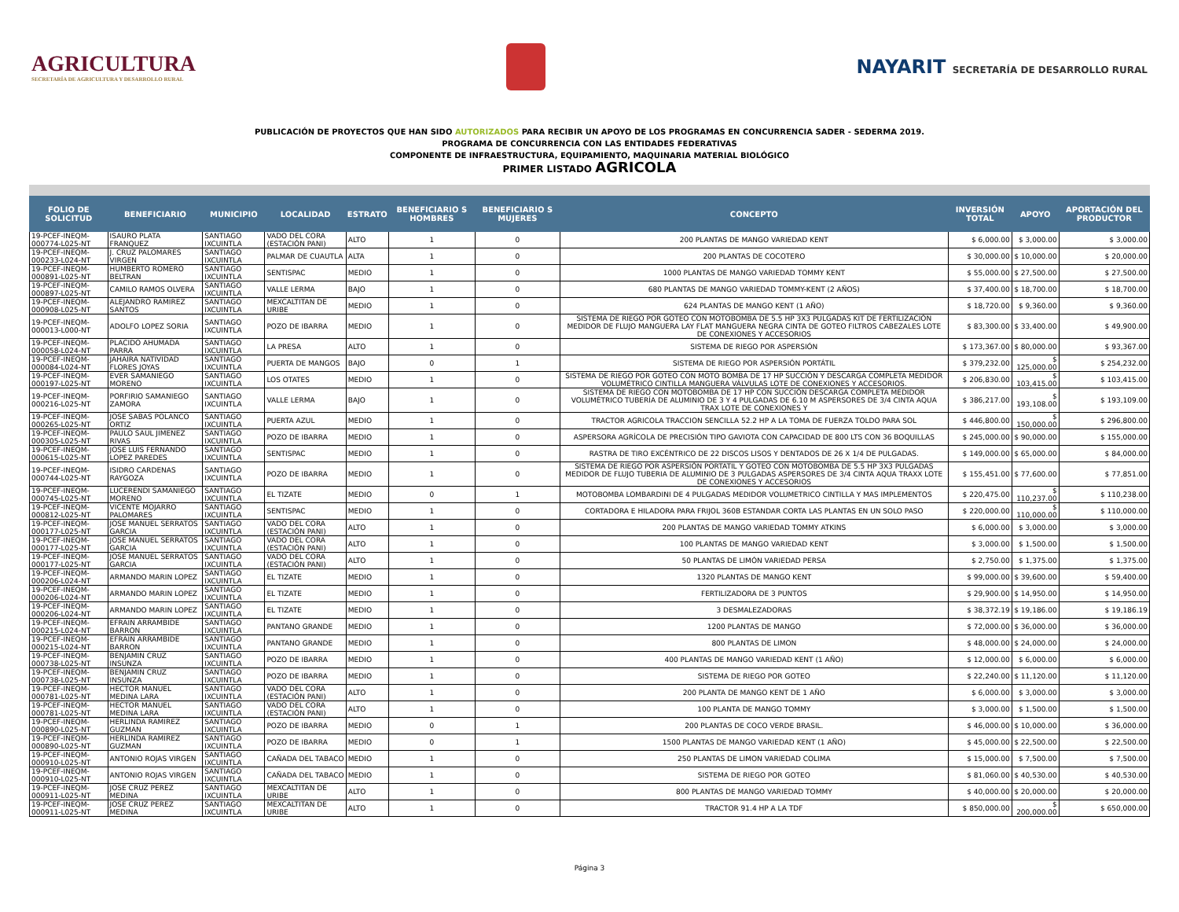AGRICULTURA
SECRETARÍA DE AGRICULTURA Y DESARROLLO RURAL
NAYARIT SECRETARÍA DE DESARROLLO RURAL
PUBLICACIÓN DE PROYECTOS QUE HAN SIDO AUTORIZADOS PARA RECIBIR UN APOYO DE LOS PROGRAMAS EN CONCURRENCIA SADER - SEDERMA 2019.
PROGRAMA DE CONCURRENCIA CON LAS ENTIDADES FEDERATIVAS
COMPONENTE DE INFRAESTRUCTURA, EQUIPAMIENTO, MAQUINARIA MATERIAL BIOLÓGICO
PRIMER LISTADO AGRICOLA
| FOLIO DE SOLICITUD | BENEFICIARIO | MUNICIPIO | LOCALIDAD | ESTRATO | BENEFICIARIO S HOMBRES | BENEFICIARIO S MUJERES | CONCEPTO | INVERSIÓN TOTAL | APOYO | APORTACIÓN DEL PRODUCTOR |
| --- | --- | --- | --- | --- | --- | --- | --- | --- | --- | --- |
| 19-PCEF-INEQM-000774-L025-NT | ISAURO PLATA FRANQUEZ | SANTIAGO IXCUINTLA | VADO DEL CORA (ESTACIÓN PANI) | ALTO | 1 | 0 | 200 PLANTAS DE MANGO VARIEDAD KENT | $ 6,000.00 | $ 3,000.00 | $ 3,000.00 |
| 19-PCEF-INEQM-000233-L024-NT | J. CRUZ PALOMARES VIRGEN | SANTIAGO IXCUINTLA | PALMAR DE CUAUTLA | ALTA | 1 | 0 | 200 PLANTAS DE COCOTERO | $ 30,000.00 | $ 10,000.00 | $ 20,000.00 |
| 19-PCEF-INEQM-000891-L025-NT | HUMBERTO ROMERO BELTRAN | SANTIAGO IXCUINTLA | SENTISPAC | MEDIO | 1 | 0 | 1000 PLANTAS DE MANGO VARIEDAD TOMMY KENT | $ 55,000.00 | $ 27,500.00 | $ 27,500.00 |
| 19-PCEF-INEQM-000897-L025-NT | CAMILO RAMOS OLVERA | SANTIAGO IXCUINTLA | VALLE LERMA | BAJO | 1 | 0 | 680 PLANTAS DE MANGO VARIEDAD TOMMY-KENT (2 AÑOS) | $ 37,400.00 | $ 18,700.00 | $ 18,700.00 |
| 19-PCEF-INEQM-000908-L025-NT | ALEJANDRO RAMIREZ SANTOS | SANTIAGO IXCUINTLA | MEXCALTITAN DE URIBE | MEDIO | 1 | 0 | 624 PLANTAS DE MANGO KENT (1 AÑO) | $ 18,720.00 | $ 9,360.00 | $ 9,360.00 |
| 19-PCEF-INEQM-000013-L000-NT | ADOLFO LOPEZ SORIA | SANTIAGO IXCUINTLA | POZO DE IBARRA | MEDIO | 1 | 0 | SISTEMA DE RIEGO POR GOTEO CON MOTOBOMBA DE 5.5 HP 3X3 PULGADAS KIT DE FERTILIZACIÓN MEDIDOR DE FLUJO MANGUERA LAY FLAT MANGUERA NEGRA CINTA DE GOTEO FILTROS CABEZALES LOTE DE CONEXIONES Y ACCESORIOS | $ 83,300.00 | $ 33,400.00 | $ 49,900.00 |
| 19-PCEF-INEQM-000058-L024-NT | PLACIDO AHUMADA PARRA | SANTIAGO IXCUINTLA | LA PRESA | ALTO | 1 | 0 | SISTEMA DE RIEGO POR ASPERSIÓN | $ 173,367.00 | $ 80,000.00 | $ 93,367.00 |
| 19-PCEF-INEQM-000084-L024-NT | JAHAIRA NATIVIDAD FLORES JOYAS | SANTIAGO IXCUINTLA | PUERTA DE MANGOS | BAJO | 0 | 1 | SISTEMA DE RIEGO POR ASPERSIÓN PORTÁTIL | $ 379,232.00 | $ 125,000.00 | $ 254,232.00 |
| 19-PCEF-INEQM-000197-L025-NT | EVER SAMANIEGO MORENO | SANTIAGO IXCUINTLA | LOS OTATES | MEDIO | 1 | 0 | SISTEMA DE RIEGO POR GOTEO CON MOTO BOMBA DE 17 HP SUCCIÓN Y DESCARGA COMPLETA MEDIDOR VOLUMÉTRICO CINTILLA MANGUERA VÁLVULAS LOTE DE CONEXIONES Y ACCESORIOS. | $ 206,830.00 | $ 103,415.00 | $ 103,415.00 |
| 19-PCEF-INEQM-000216-L025-NT | PORFIRIO SAMANIEGO ZAMORA | SANTIAGO IXCUINTLA | VALLE LERMA | BAJO | 1 | 0 | SISTEMA DE RIEGO CON MOTOBOMBA DE 17 HP CON SUCCIÓN DESCARGA COMPLETA MEDIDOR VOLUMÉTRICO TUBERÍA DE ALUMINIO DE 3 Y 4 PULGADAS DE 6.10 M ASPERSORES DE 3/4 CINTA AQUA TRAX LOTE DE CONEXIONES Y | $ 386,217.00 | $ 193,108.00 | $ 193,109.00 |
| 19-PCEF-INEQM-000265-L025-NT | JOSE SABAS POLANCO ORTIZ | SANTIAGO IXCUINTLA | PUERTA AZUL | MEDIO | 1 | 0 | TRACTOR AGRICOLA TRACCION SENCILLA 52.2 HP A LA TOMA DE FUERZA TOLDO PARA SOL | $ 446,800.00 | $ 150,000.00 | $ 296,800.00 |
| 19-PCEF-INEQM-000305-L025-NT | PAULO SAUL JIMENEZ RIVAS | SANTIAGO IXCUINTLA | POZO DE IBARRA | MEDIO | 1 | 0 | ASPERSORA AGRÍCOLA DE PRECISIÓN TIPO GAVIOTA CON CAPACIDAD DE 800 LTS CON 36 BOQUILLAS | $ 245,000.00 | $ 90,000.00 | $ 155,000.00 |
| 19-PCEF-INEQM-000615-L025-NT | JOSE LUIS FERNANDO LOPEZ PAREDES | SANTIAGO IXCUINTLA | SENTISPAC | MEDIO | 1 | 0 | RASTRA DE TIRO EXCÉNTRICO DE 22 DISCOS LISOS Y DENTADOS DE 26 X 1/4 DE PULGADAS. | $ 149,000.00 | $ 65,000.00 | $ 84,000.00 |
| 19-PCEF-INEQM-000744-L025-NT | ISIDRO CARDENAS RAYGOZA | SANTIAGO IXCUINTLA | POZO DE IBARRA | MEDIO | 1 | 0 | SISTEMA DE RIEGO POR ASPERSIÓN PORTATIL Y GOTEO CON MOTOBOMBA DE 5.5 HP 3X3 PULGADAS MEDIDOR DE FLUJO TUBERIA DE ALUMINIO DE 3 PULGADAS ASPERSORES DE 3/4 CINTA AQUA TRAXX LOTE DE CONEXIONES Y ACCESORIOS | $ 155,451.00 | $ 77,600.00 | $ 77,851.00 |
| 19-PCEF-INEQM-000745-L025-NT | LUCERENDI SAMANIEGO MORENO | SANTIAGO IXCUINTLA | EL TIZATE | MEDIO | 0 | 1 | MOTOBOMBA LOMBARDINI DE 4 PULGADAS MEDIDOR VOLUMETRICO CINTILLA Y MAS IMPLEMENTOS | $ 220,475.00 | $ 110,237.00 | $ 110,238.00 |
| 19-PCEF-INEQM-000812-L025-NT | VICENTE MOJARRO PALOMARES | SANTIAGO IXCUINTLA | SENTISPAC | MEDIO | 1 | 0 | CORTADORA E HILADORA PARA FRIJOL 360B ESTANDAR CORTA LAS PLANTAS EN UN SOLO PASO | $ 220,000.00 | $ 110,000.00 | $ 110,000.00 |
| 19-PCEF-INEQM-000177-L025-NT | JOSE MANUEL SERRATOS GARCIA | SANTIAGO IXCUINTLA | VADO DEL CORA (ESTACIÓN PANI) | ALTO | 1 | 0 | 200 PLANTAS DE MANGO VARIEDAD TOMMY ATKINS | $ 6,000.00 | $ 3,000.00 | $ 3,000.00 |
| 19-PCEF-INEQM-000177-L025-NT | JOSE MANUEL SERRATOS GARCIA | SANTIAGO IXCUINTLA | VADO DEL CORA (ESTACIÓN PANI) | ALTO | 1 | 0 | 100 PLANTAS DE MANGO VARIEDAD KENT | $ 3,000.00 | $ 1,500.00 | $ 1,500.00 |
| 19-PCEF-INEQM-000177-L025-NT | JOSE MANUEL SERRATOS GARCIA | SANTIAGO IXCUINTLA | VADO DEL CORA (ESTACIÓN PANI) | ALTO | 1 | 0 | 50 PLANTAS DE LIMÓN VARIEDAD PERSA | $ 2,750.00 | $ 1,375.00 | $ 1,375.00 |
| 19-PCEF-INEQM-000206-L024-NT | ARMANDO MARIN LOPEZ | SANTIAGO IXCUINTLA | EL TIZATE | MEDIO | 1 | 0 | 1320 PLANTAS DE MANGO KENT | $ 99,000.00 | $ 39,600.00 | $ 59,400.00 |
| 19-PCEF-INEQM-000206-L024-NT | ARMANDO MARIN LOPEZ | SANTIAGO IXCUINTLA | EL TIZATE | MEDIO | 1 | 0 | FERTILIZADORA DE 3 PUNTOS | $ 29,900.00 | $ 14,950.00 | $ 14,950.00 |
| 19-PCEF-INEQM-000206-L024-NT | ARMANDO MARIN LOPEZ | SANTIAGO IXCUINTLA | EL TIZATE | MEDIO | 1 | 0 | 3 DESMALEZADORAS | $ 38,372.19 | $ 19,186.00 | $ 19,186.19 |
| 19-PCEF-INEQM-000215-L024-NT | EFRAIN ARRAMBIDE BARRON | SANTIAGO IXCUINTLA | PANTANO GRANDE | MEDIO | 1 | 0 | 1200 PLANTAS DE MANGO | $ 72,000.00 | $ 36,000.00 | $ 36,000.00 |
| 19-PCEF-INEQM-000215-L024-NT | EFRAIN ARRAMBIDE BARRON | SANTIAGO IXCUINTLA | PANTANO GRANDE | MEDIO | 1 | 0 | 800 PLANTAS DE LIMON | $ 48,000.00 | $ 24,000.00 | $ 24,000.00 |
| 19-PCEF-INEQM-000738-L025-NT | BENJAMIN CRUZ INSUNZA | SANTIAGO IXCUINTLA | POZO DE IBARRA | MEDIO | 1 | 0 | 400 PLANTAS DE MANGO VARIEDAD KENT (1 AÑO) | $ 12,000.00 | $ 6,000.00 | $ 6,000.00 |
| 19-PCEF-INEQM-000738-L025-NT | BENJAMIN CRUZ INSUNZA | SANTIAGO IXCUINTLA | POZO DE IBARRA | MEDIO | 1 | 0 | SISTEMA DE RIEGO POR GOTEO | $ 22,240.00 | $ 11,120.00 | $ 11,120.00 |
| 19-PCEF-INEQM-000781-L025-NT | HECTOR MANUEL MEDINA LARA | SANTIAGO IXCUINTLA | VADO DEL CORA (ESTACIÓN PANI) | ALTO | 1 | 0 | 200 PLANTA DE MANGO KENT DE 1 AÑO | $ 6,000.00 | $ 3,000.00 | $ 3,000.00 |
| 19-PCEF-INEQM-000781-L025-NT | HECTOR MANUEL MEDINA LARA | SANTIAGO IXCUINTLA | VADO DEL CORA (ESTACIÓN PANI) | ALTO | 1 | 0 | 100 PLANTA DE MANGO TOMMY | $ 3,000.00 | $ 1,500.00 | $ 1,500.00 |
| 19-PCEF-INEQM-000890-L025-NT | HERLINDA RAMIREZ GUZMAN | SANTIAGO IXCUINTLA | POZO DE IBARRA | MEDIO | 0 | 1 | 200 PLANTAS DE COCO VERDE BRASIL. | $ 46,000.00 | $ 10,000.00 | $ 36,000.00 |
| 19-PCEF-INEQM-000890-L025-NT | HERLINDA RAMIREZ GUZMAN | SANTIAGO IXCUINTLA | POZO DE IBARRA | MEDIO | 0 | 1 | 1500 PLANTAS DE MANGO VARIEDAD KENT (1 AÑO) | $ 45,000.00 | $ 22,500.00 | $ 22,500.00 |
| 19-PCEF-INEQM-000910-L025-NT | ANTONIO ROJAS VIRGEN | SANTIAGO IXCUINTLA | CAÑADA DEL TABACO | MEDIO | 1 | 0 | 250 PLANTAS DE LIMON VARIEDAD COLIMA | $ 15,000.00 | $ 7,500.00 | $ 7,500.00 |
| 19-PCEF-INEQM-000910-L025-NT | ANTONIO ROJAS VIRGEN | SANTIAGO IXCUINTLA | CAÑADA DEL TABACO | MEDIO | 1 | 0 | SISTEMA DE RIEGO POR GOTEO | $ 81,060.00 | $ 40,530.00 | $ 40,530.00 |
| 19-PCEF-INEQM-000911-L025-NT | JOSE CRUZ PEREZ MEDINA | SANTIAGO IXCUINTLA | MEXCALTITAN DE URIBE | ALTO | 1 | 0 | 800 PLANTAS DE MANGO VARIEDAD TOMMY | $ 40,000.00 | $ 20,000.00 | $ 20,000.00 |
| 19-PCEF-INEQM-000911-L025-NT | JOSE CRUZ PEREZ MEDINA | SANTIAGO IXCUINTLA | MEXCALTITAN DE URIBE | ALTO | 1 | 0 | TRACTOR 91.4 HP A LA TDF | $ 850,000.00 | $ 200,000.00 | $ 650,000.00 |
Página 3